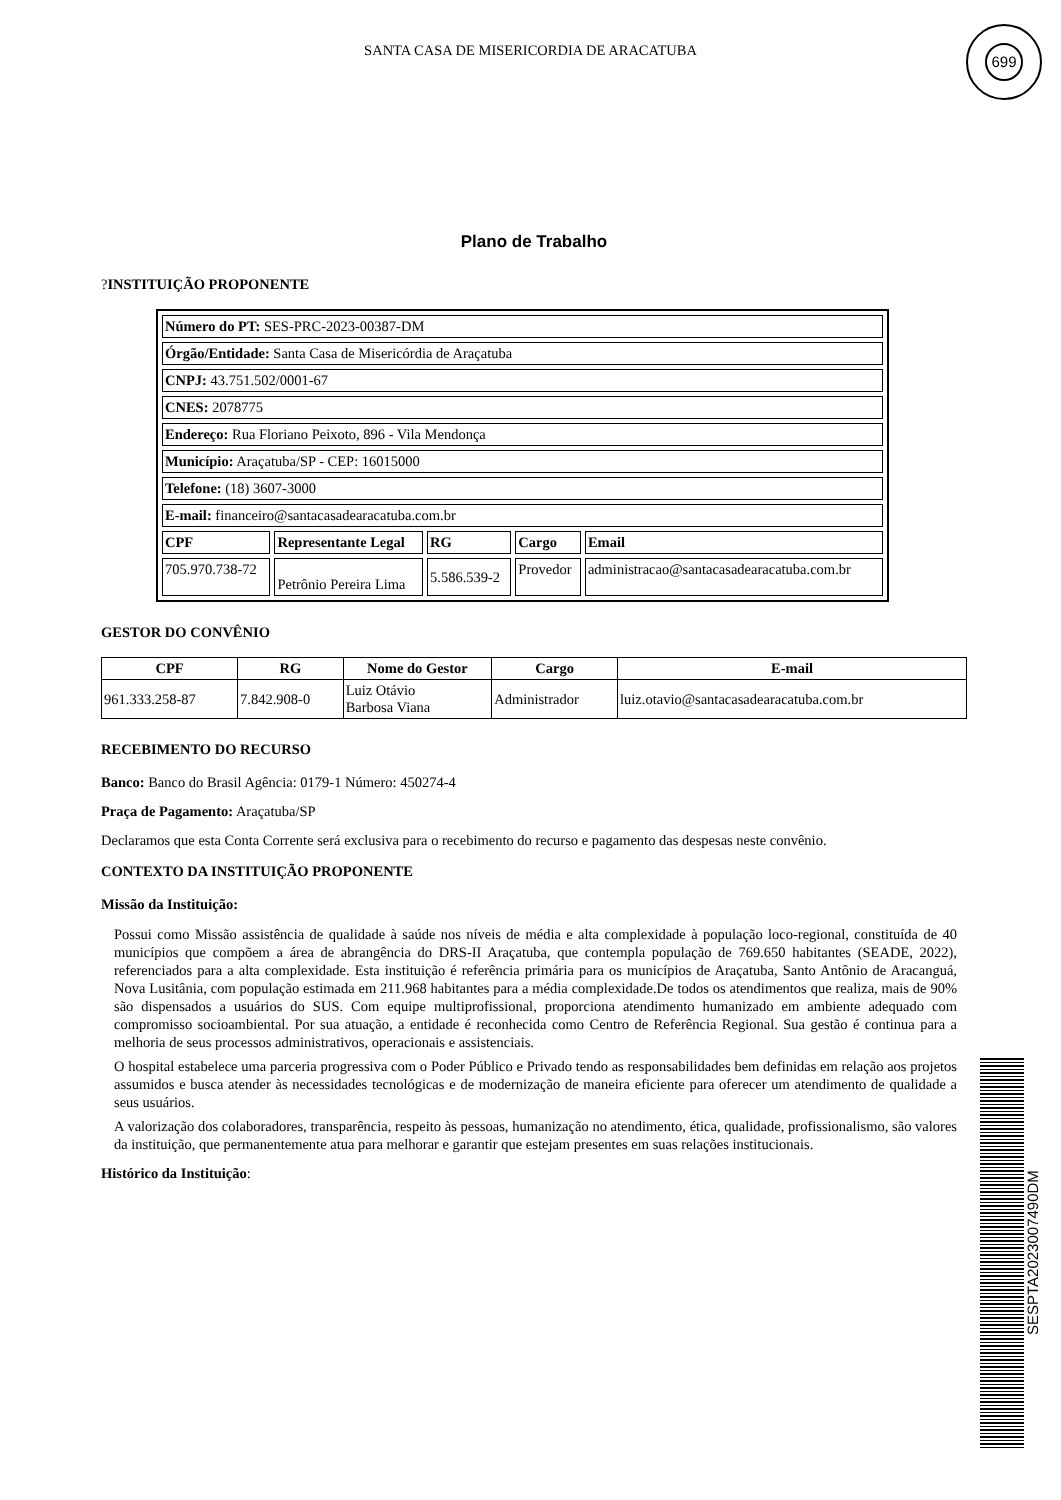SANTA CASA DE MISERICORDIA DE ARACATUBA
699
Plano de Trabalho
?INSTITUIÇÃO PROPONENTE
| Número do PT: SES-PRC-2023-00387-DM | | | | |
| Órgão/Entidade: Santa Casa de Misericórdia de Araçatuba | | | | |
| CNPJ: 43.751.502/0001-67 | | | | |
| CNES: 2078775 | | | | |
| Endereço: Rua Floriano Peixoto, 896 - Vila Mendonça | | | | |
| Município: Araçatuba/SP - CEP: 16015000 | | | | |
| Telefone: (18) 3607-3000 | | | | |
| E-mail: financeiro@santacasadearacatuba.com.br | | | | |
| CPF | Representante Legal | RG | Cargo | Email |
| 705.970.738-72 | Petrônio Pereira Lima | 5.586.539-2 | Provedor | administracao@santacasadearacatuba.com.br |
GESTOR DO CONVÊNIO
| CPF | RG | Nome do Gestor | Cargo | E-mail |
| --- | --- | --- | --- | --- |
| 961.333.258-87 | 7.842.908-0 | Luiz Otávio Barbosa Viana | Administrador | luiz.otavio@santacasadearacatuba.com.br |
RECEBIMENTO DO RECURSO
Banco: Banco do Brasil Agência: 0179-1 Número: 450274-4
Praça de Pagamento: Araçatuba/SP
Declaramos que esta Conta Corrente será exclusiva para o recebimento do recurso e pagamento das despesas neste convênio.
CONTEXTO DA INSTITUIÇÃO PROPONENTE
Missão da Instituição:
Possui como Missão assistência de qualidade à saúde nos níveis de média e alta complexidade à população loco-regional, constituída de 40 municípios que compõem a área de abrangência do DRS-II Araçatuba, que contempla população de 769.650 habitantes (SEADE, 2022), referenciados para a alta complexidade. Esta instituição é referência primária para os municípios de Araçatuba, Santo Antônio de Aracanguá, Nova Lusitânia, com população estimada em 211.968 habitantes para a média complexidade.De todos os atendimentos que realiza, mais de 90% são dispensados a usuários do SUS. Com equipe multiprofissional, proporciona atendimento humanizado em ambiente adequado com compromisso socioambiental. Por sua atuação, a entidade é reconhecida como Centro de Referência Regional. Sua gestão é continua para a melhoria de seus processos administrativos, operacionais e assistenciais.
O hospital estabelece uma parceria progressiva com o Poder Público e Privado tendo as responsabilidades bem definidas em relação aos projetos assumidos e busca atender às necessidades tecnológicas e de modernização de maneira eficiente para oferecer um atendimento de qualidade a seus usuários.
A valorização dos colaboradores, transparência, respeito às pessoas, humanização no atendimento, ética, qualidade, profissionalismo, são valores da instituição, que permanentemente atua para melhorar e garantir que estejam presentes em suas relações institucionais.
Histórico da Instituição:
SESPTA2023007490DM